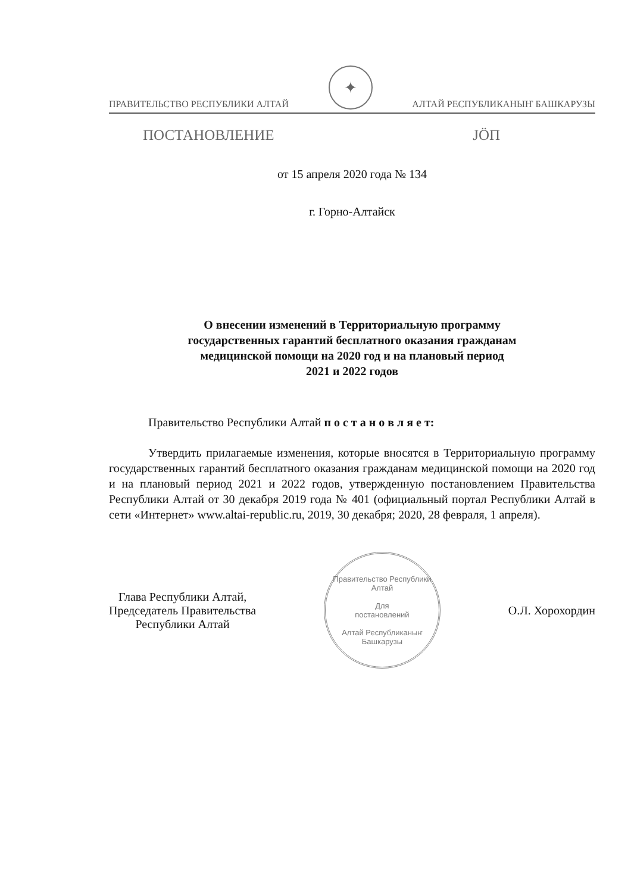ПРАВИТЕЛЬСТВО РЕСПУБЛИКИ АЛТАЙ
✦
АЛТАЙ РЕСПУБЛИКАНЫҤ БАШКАРУЗЫ
ПОСТАНОВЛЕНИЕ JÖП
от 15 апреля 2020 года № 134
г. Горно-Алтайск
О внесении изменений в Территориальную программу
государственных гарантий бесплатного оказания гражданам
медицинской помощи на 2020 год и на плановый период
2021 и 2022 годов
Правительство Республики Алтай п о с т а н о в л я е т:
Утвердить прилагаемые изменения, которые вносятся в Территориальную программу государственных гарантий бесплатного оказания гражданам медицинской помощи на 2020 год и на плановый период 2021 и 2022 годов, утвержденную постановлением Правительства Республики Алтай от 30 декабря 2019 года № 401 (официальный портал Республики Алтай в сети «Интернет» www.altai-republic.ru, 2019, 30 декабря; 2020, 28 февраля, 1 апреля).
Глава Республики Алтай,
Председатель Правительства
Республики Алтай
Правительство Республики Алтай
Для
постановлений
Алтай Республиканыҥ Башкарузы
О.Л. Хорохордин